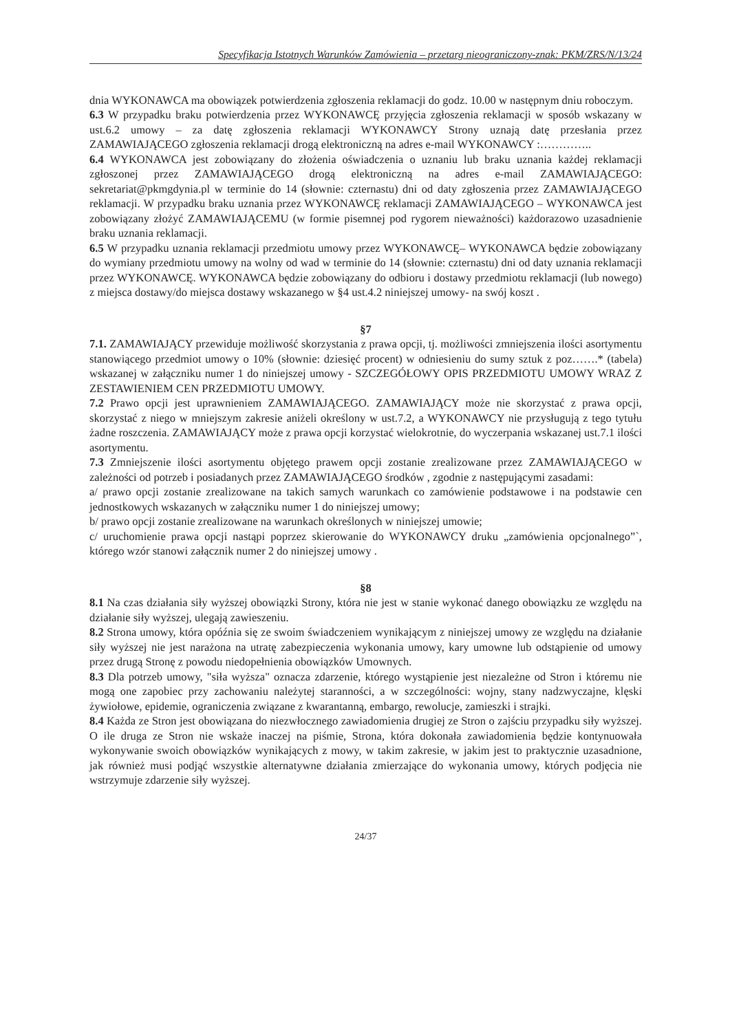Specyfikacja Istotnych Warunków Zamówienia – przetarg nieograniczony-znak: PKM/ZRS/N/13/24
dnia WYKONAWCA ma obowiązek potwierdzenia zgłoszenia reklamacji do godz. 10.00 w następnym dniu roboczym.
6.3 W przypadku braku potwierdzenia przez WYKONAWCĘ przyjęcia zgłoszenia reklamacji w sposób wskazany w ust.6.2 umowy – za datę zgłoszenia reklamacji WYKONAWCY Strony uznają datę przesłania przez ZAMAWIAJĄCEGO zgłoszenia reklamacji drogą elektroniczną na adres e-mail WYKONAWCY :…………..
6.4 WYKONAWCA jest zobowiązany do złożenia oświadczenia o uznaniu lub braku uznania każdej reklamacji zgłoszonej przez ZAMAWIAJĄCEGO drogą elektroniczną na adres e-mail ZAMAWIAJĄCEGO: sekretariat@pkmgdynia.pl w terminie do 14 (słownie: czternastu) dni od daty zgłoszenia przez ZAMAWIAJĄCEGO reklamacji. W przypadku braku uznania przez WYKONAWCĘ reklamacji ZAMAWIAJĄCEGO – WYKONAWCA jest zobowiązany złożyć ZAMAWIAJĄCEMU (w formie pisemnej pod rygorem nieważności) każdorazowo uzasadnienie braku uznania reklamacji.
6.5 W przypadku uznania reklamacji przedmiotu umowy przez WYKONAWCĘ– WYKONAWCA będzie zobowiązany do wymiany przedmiotu umowy na wolny od wad w terminie do 14 (słownie: czternastu) dni od daty uznania reklamacji przez WYKONAWCĘ. WYKONAWCA będzie zobowiązany do odbioru i dostawy przedmiotu reklamacji (lub nowego) z miejsca dostawy/do miejsca dostawy wskazanego w §4 ust.4.2 niniejszej umowy- na swój koszt .
§7
7.1. ZAMAWIAJĄCY przewiduje możliwość skorzystania z prawa opcji, tj. możliwości zmniejszenia ilości asortymentu stanowiącego przedmiot umowy o 10% (słownie: dziesięć procent) w odniesieniu do sumy sztuk z poz…….* (tabela) wskazanej w załączniku numer 1 do niniejszej umowy - SZCZEGÓŁOWY OPIS PRZEDMIOTU UMOWY WRAZ Z ZESTAWIENIEM CEN PRZEDMIOTU UMOWY.
7.2 Prawo opcji jest uprawnieniem ZAMAWIAJĄCEGO. ZAMAWIAJĄCY może nie skorzystać z prawa opcji, skorzystać z niego w mniejszym zakresie aniżeli określony w ust.7.2, a WYKONAWCY nie przysługują z tego tytułu żadne roszczenia. ZAMAWIAJĄCY może z prawa opcji korzystać wielokrotnie, do wyczerpania wskazanej ust.7.1 ilości asortymentu.
7.3 Zmniejszenie ilości asortymentu objętego prawem opcji zostanie zrealizowane przez ZAMAWIAJĄCEGO w zależności od potrzeb i posiadanych przez ZAMAWIAJĄCEGO środków , zgodnie z następującymi zasadami:
a/ prawo opcji zostanie zrealizowane na takich samych warunkach co zamówienie podstawowe i na podstawie cen jednostkowych wskazanych w załączniku numer 1 do niniejszej umowy;
b/ prawo opcji zostanie zrealizowane na warunkach określonych w niniejszej umowie;
c/ uruchomienie prawa opcji nastąpi poprzez skierowanie do WYKONAWCY druku „zamówienia opcjonalnego”`, którego wzór stanowi załącznik numer 2 do niniejszej umowy .
§8
8.1 Na czas działania siły wyższej obowiązki Strony, która nie jest w stanie wykonać danego obowiązku ze względu na działanie siły wyższej, ulegają zawieszeniu.
8.2 Strona umowy, która opóźnia się ze swoim świadczeniem wynikającym z niniejszej umowy ze względu na działanie siły wyższej nie jest narażona na utratę zabezpieczenia wykonania umowy, kary umowne lub odstąpienie od umowy przez drugą Stronę z powodu niedopełnienia obowiązków Umownych.
8.3 Dla potrzeb umowy, "siła wyższa" oznacza zdarzenie, którego wystąpienie jest niezależne od Stron i któremu nie mogą one zapobiec przy zachowaniu należytej staranności, a w szczególności: wojny, stany nadzwyczajne, klęski żywiołowe, epidemie, ograniczenia związane z kwarantanną, embargo, rewolucje, zamieszki i strajki.
8.4 Każda ze Stron jest obowiązana do niezwłocznego zawiadomienia drugiej ze Stron o zajściu przypadku siły wyższej. O ile druga ze Stron nie wskaże inaczej na piśmie, Strona, która dokonała zawiadomienia będzie kontynuowała wykonywanie swoich obowiązków wynikających z mowy, w takim zakresie, w jakim jest to praktycznie uzasadnione, jak również musi podjąć wszystkie alternatywne działania zmierzające do wykonania umowy, których podjęcia nie wstrzymuje zdarzenie siły wyższej.
24/37